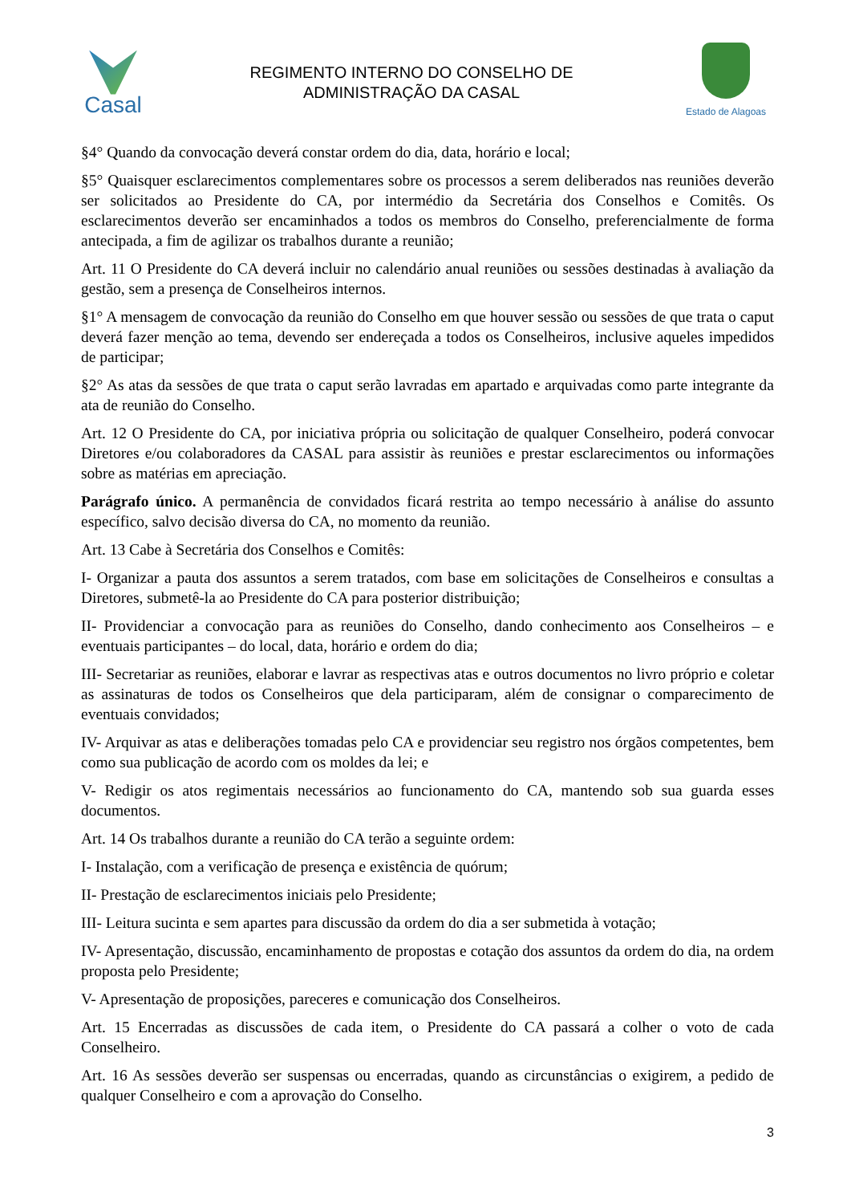Casal
REGIMENTO INTERNO DO CONSELHO DE
ADMINISTRAÇÃO DA CASAL
Estado de Alagoas
§4° Quando da convocação deverá constar ordem do dia, data, horário e local;
§5° Quaisquer esclarecimentos complementares sobre os processos a serem deliberados nas reuniões deverão ser solicitados ao Presidente do CA, por intermédio da Secretária dos Conselhos e Comitês. Os esclarecimentos deverão ser encaminhados a todos os membros do Conselho, preferencialmente de forma antecipada, a fim de agilizar os trabalhos durante a reunião;
Art. 11 O Presidente do CA deverá incluir no calendário anual reuniões ou sessões destinadas à avaliação da gestão, sem a presença de Conselheiros internos.
§1° A mensagem de convocação da reunião do Conselho em que houver sessão ou sessões de que trata o caput deverá fazer menção ao tema, devendo ser endereçada a todos os Conselheiros, inclusive aqueles impedidos de participar;
§2° As atas da sessões de que trata o caput serão lavradas em apartado e arquivadas como parte integrante da ata de reunião do Conselho.
Art. 12 O Presidente do CA, por iniciativa própria ou solicitação de qualquer Conselheiro, poderá convocar Diretores e/ou colaboradores da CASAL para assistir às reuniões e prestar esclarecimentos ou informações sobre as matérias em apreciação.
Parágrafo único. A permanência de convidados ficará restrita ao tempo necessário à análise do assunto específico, salvo decisão diversa do CA, no momento da reunião.
Art. 13 Cabe à Secretária dos Conselhos e Comitês:
I- Organizar a pauta dos assuntos a serem tratados, com base em solicitações de Conselheiros e consultas a Diretores, submetê-la ao Presidente do CA para posterior distribuição;
II- Providenciar a convocação para as reuniões do Conselho, dando conhecimento aos Conselheiros – e eventuais participantes – do local, data, horário e ordem do dia;
III- Secretariar as reuniões, elaborar e lavrar as respectivas atas e outros documentos no livro próprio e coletar as assinaturas de todos os Conselheiros que dela participaram, além de consignar o comparecimento de eventuais convidados;
IV- Arquivar as atas e deliberações tomadas pelo CA e providenciar seu registro nos órgãos competentes, bem como sua publicação de acordo com os moldes da lei; e
V- Redigir os atos regimentais necessários ao funcionamento do CA, mantendo sob sua guarda esses documentos.
Art. 14 Os trabalhos durante a reunião do CA terão a seguinte ordem:
I- Instalação, com a verificação de presença e existência de quórum;
II- Prestação de esclarecimentos iniciais pelo Presidente;
III- Leitura sucinta e sem apartes para discussão da ordem do dia a ser submetida à votação;
IV- Apresentação, discussão, encaminhamento de propostas e cotação dos assuntos da ordem do dia, na ordem proposta pelo Presidente;
V- Apresentação de proposições, pareceres e comunicação dos Conselheiros.
Art. 15 Encerradas as discussões de cada item, o Presidente do CA passará a colher o voto de cada Conselheiro.
Art. 16 As sessões deverão ser suspensas ou encerradas, quando as circunstâncias o exigirem, a pedido de qualquer Conselheiro e com a aprovação do Conselho.
3